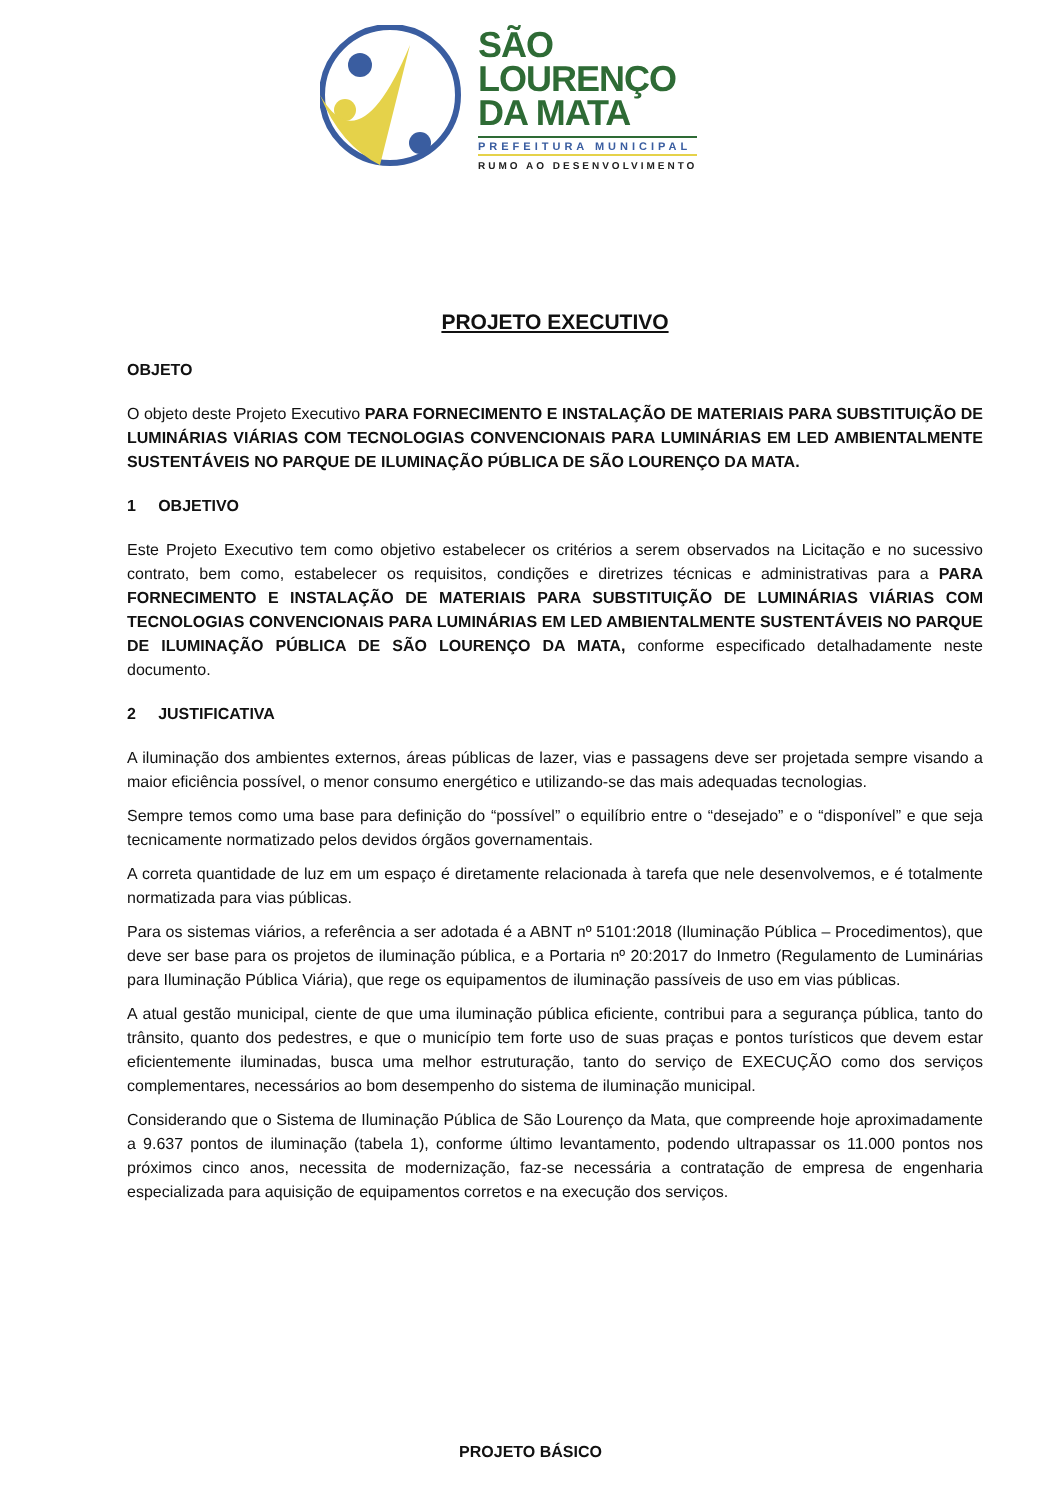SÃO
LOURENÇO
DA MATA
PREFEITURA MUNICIPAL
RUMO AO DESENVOLVIMENTO
PROJETO EXECUTIVO
OBJETO
O objeto deste Projeto Executivo PARA FORNECIMENTO E INSTALAÇÃO DE MATERIAIS PARA SUBSTITUIÇÃO DE LUMINÁRIAS VIÁRIAS COM TECNOLOGIAS CONVENCIONAIS PARA LUMINÁRIAS EM LED AMBIENTALMENTE SUSTENTÁVEIS NO PARQUE DE ILUMINAÇÃO PÚBLICA DE SÃO LOURENÇO DA MATA.
1 OBJETIVO
Este Projeto Executivo tem como objetivo estabelecer os critérios a serem observados na Licitação e no sucessivo contrato, bem como, estabelecer os requisitos, condições e diretrizes técnicas e administrativas para a PARA FORNECIMENTO E INSTALAÇÃO DE MATERIAIS PARA SUBSTITUIÇÃO DE LUMINÁRIAS VIÁRIAS COM TECNOLOGIAS CONVENCIONAIS PARA LUMINÁRIAS EM LED AMBIENTALMENTE SUSTENTÁVEIS NO PARQUE DE ILUMINAÇÃO PÚBLICA DE SÃO LOURENÇO DA MATA, conforme especificado detalhadamente neste documento.
2 JUSTIFICATIVA
A iluminação dos ambientes externos, áreas públicas de lazer, vias e passagens deve ser projetada sempre visando a maior eficiência possível, o menor consumo energético e utilizando-se das mais adequadas tecnologias.
Sempre temos como uma base para definição do “possível” o equilíbrio entre o “desejado” e o “disponível” e que seja tecnicamente normatizado pelos devidos órgãos governamentais.
A correta quantidade de luz em um espaço é diretamente relacionada à tarefa que nele desenvolvemos, e é totalmente normatizada para vias públicas.
Para os sistemas viários, a referência a ser adotada é a ABNT nº 5101:2018 (Iluminação Pública – Procedimentos), que deve ser base para os projetos de iluminação pública, e a Portaria nº 20:2017 do Inmetro (Regulamento de Luminárias para Iluminação Pública Viária), que rege os equipamentos de iluminação passíveis de uso em vias públicas.
A atual gestão municipal, ciente de que uma iluminação pública eficiente, contribui para a segurança pública, tanto do trânsito, quanto dos pedestres, e que o município tem forte uso de suas praças e pontos turísticos que devem estar eficientemente iluminadas, busca uma melhor estruturação, tanto do serviço de EXECUÇÃO como dos serviços complementares, necessários ao bom desempenho do sistema de iluminação municipal.
Considerando que o Sistema de Iluminação Pública de São Lourenço da Mata, que compreende hoje aproximadamente a 9.637 pontos de iluminação (tabela 1), conforme último levantamento, podendo ultrapassar os 11.000 pontos nos próximos cinco anos, necessita de modernização, faz-se necessária a contratação de empresa de engenharia especializada para aquisição de equipamentos corretos e na execução dos serviços.
PROJETO BÁSICO